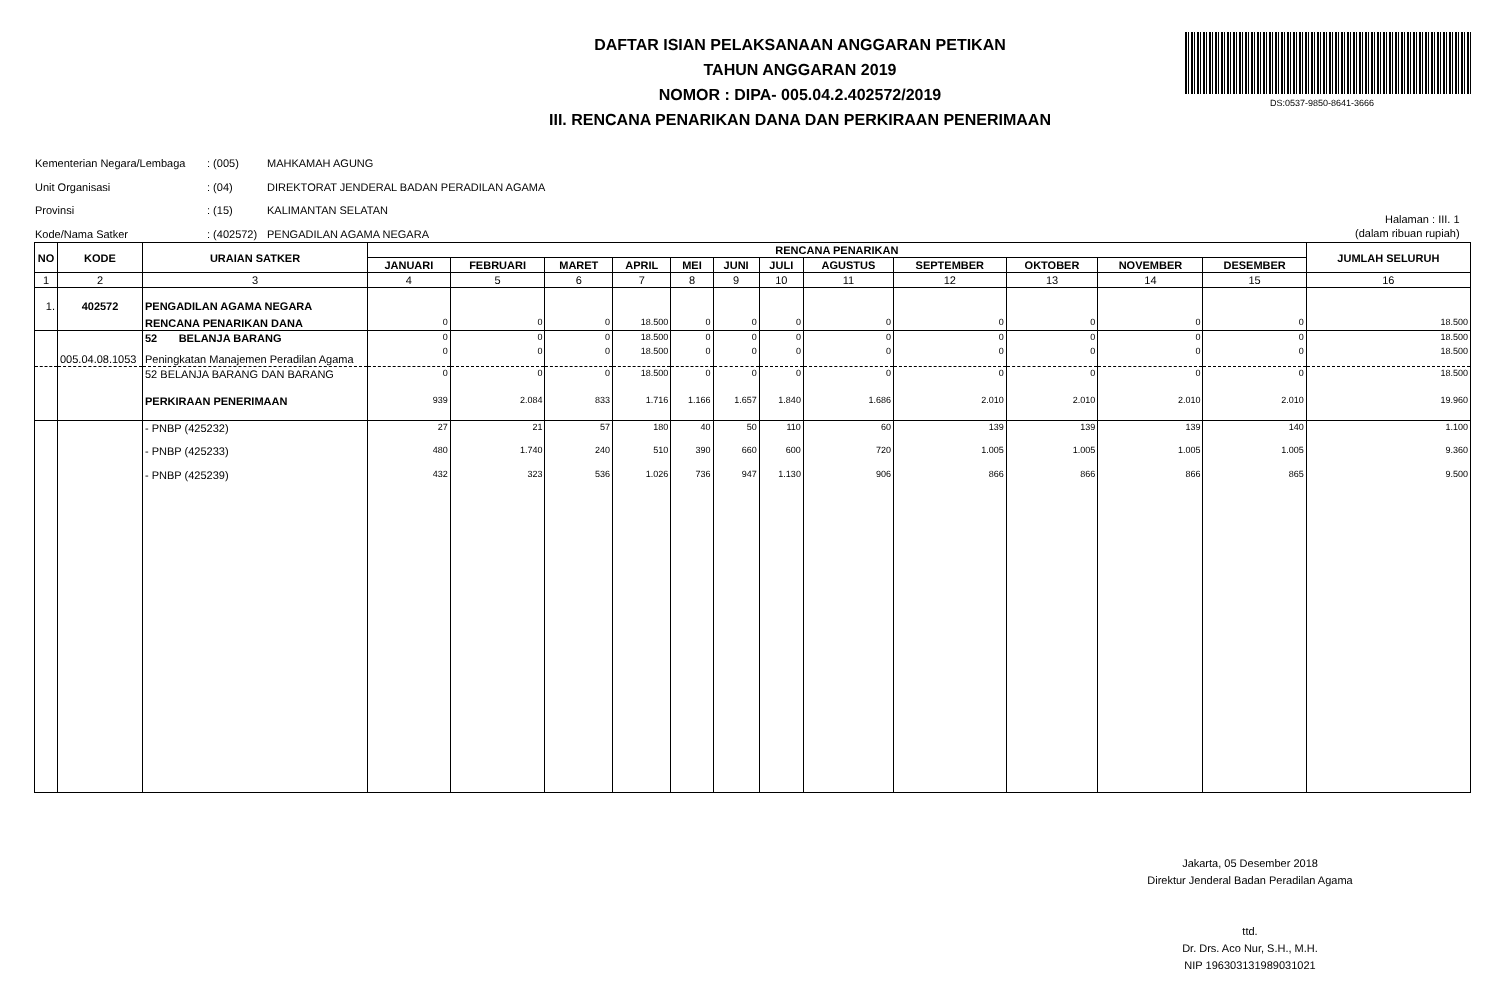DAFTAR ISIAN PELAKSANAAN ANGGARAN PETIKAN
TAHUN ANGGARAN 2019
NOMOR : DIPA- 005.04.2.402572/2019
III. RENCANA PENARIKAN DANA DAN PERKIRAAN PENERIMAAN
DS:0537-9850-8641-3666
Kementerian Negara/Lembaga: (005) MAHKAMAH AGUNG
Unit Organisasi: (04) DIREKTORAT JENDERAL BADAN PERADILAN AGAMA
Provinsi: (15) KALIMANTAN SELATAN
Kode/Nama Satker: (402572) PENGADILAN AGAMA NEGARA
Halaman : III. 1
(dalam ribuan rupiah)
| NO | KODE | URAIAN SATKER | RENCANA PENARIKAN | | | | | | | | | | | | JUMLAH SELURUH |
| --- | --- | --- | --- | --- | --- | --- | --- | --- | --- | --- | --- | --- | --- | --- | --- |
| | | | JANUARI | FEBRUARI | MARET | APRIL | MEI | JUNI | JULI | AGUSTUS | SEPTEMBER | OKTOBER | NOVEMBER | DESEMBER | |
| 1 | 2 | 3 | 4 | 5 | 6 | 7 | 8 | 9 | 10 | 11 | 12 | 13 | 14 | 15 | 16 |
| 1. | 402572 | PENGADILAN AGAMA NEGARA | | | | | | | | | | | | | |
| | | RENCANA PENARIKAN DANA | 0 | 0 | 0 | 18.500 | 0 | 0 | 0 | 0 | 0 | 0 | 0 | 0 | 18.500 |
| | | 52 BELANJA BARANG | 0 | 0 | 0 | 18.500 | 0 | 0 | 0 | 0 | 0 | 0 | 0 | 0 | 18.500 |
| | 005.04.08.1053 | Peningkatan Manajemen Peradilan Agama | 0 | 0 | 0 | 18.500 | 0 | 0 | 0 | 0 | 0 | 0 | 0 | 0 | 18.500 |
| | | 52 BELANJA BARANG DAN BARANG | 0 | 0 | 0 | 18.500 | 0 | 0 | 0 | 0 | 0 | 0 | 0 | 0 | 18.500 |
| | | PERKIRAAN PENERIMAAN | 939 | 2.084 | 833 | 1.716 | 1.166 | 1.657 | 1.840 | 1.686 | 2.010 | 2.010 | 2.010 | 2.010 | 19.960 |
| | | - PNBP (425232) | 27 | 21 | 57 | 180 | 40 | 50 | 110 | 60 | 139 | 139 | 139 | 140 | 1.100 |
| | | - PNBP (425233) | 480 | 1.740 | 240 | 510 | 390 | 660 | 600 | 720 | 1.005 | 1.005 | 1.005 | 1.005 | 9.360 |
| | | - PNBP (425239) | 432 | 323 | 536 | 1.026 | 736 | 947 | 1.130 | 906 | 866 | 866 | 866 | 865 | 9.500 |
Jakarta, 05 Desember 2018
Direktur Jenderal Badan Peradilan Agama
ttd.
Dr. Drs. Aco Nur, S.H., M.H.
NIP 196303131989031021